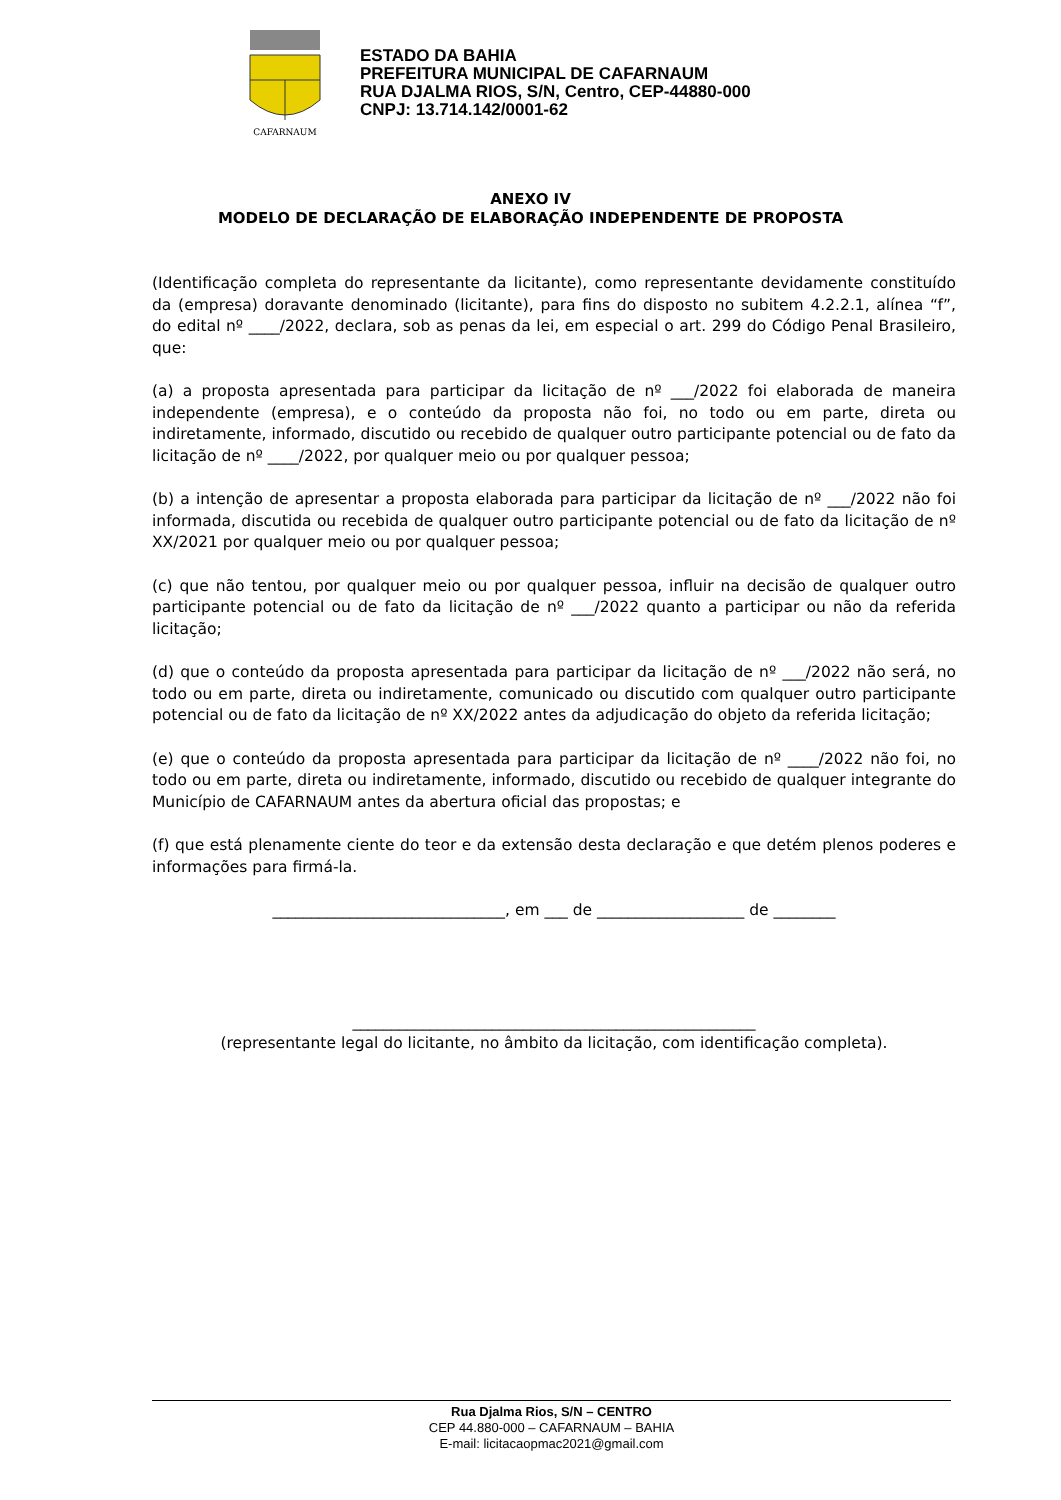CAFARNAUM
ESTADO DA BAHIA
PREFEITURA MUNICIPAL DE CAFARNAUM
RUA DJALMA RIOS, S/N, Centro, CEP-44880-000
CNPJ: 13.714.142/0001-62
ANEXO IV
MODELO DE DECLARAÇÃO DE ELABORAÇÃO INDEPENDENTE DE PROPOSTA
(Identificação completa do representante da licitante), como representante devidamente constituído da (empresa) doravante denominado (licitante), para fins do disposto no subitem 4.2.2.1, alínea “f”, do edital nº ____/2022, declara, sob as penas da lei, em especial o art. 299 do Código Penal Brasileiro, que:
(a) a proposta apresentada para participar da licitação de nº ___/2022 foi elaborada de maneira independente (empresa), e o conteúdo da proposta não foi, no todo ou em parte, direta ou indiretamente, informado, discutido ou recebido de qualquer outro participante potencial ou de fato da licitação de nº ____/2022, por qualquer meio ou por qualquer pessoa;
(b) a intenção de apresentar a proposta elaborada para participar da licitação de nº ___/2022 não foi informada, discutida ou recebida de qualquer outro participante potencial ou de fato da licitação de nº XX/2021 por qualquer meio ou por qualquer pessoa;
(c) que não tentou, por qualquer meio ou por qualquer pessoa, influir na decisão de qualquer outro participante potencial ou de fato da licitação de nº ___/2022 quanto a participar ou não da referida licitação;
(d) que o conteúdo da proposta apresentada para participar da licitação de nº ___/2022 não será, no todo ou em parte, direta ou indiretamente, comunicado ou discutido com qualquer outro participante potencial ou de fato da licitação de nº XX/2022 antes da adjudicação do objeto da referida licitação;
(e) que o conteúdo da proposta apresentada para participar da licitação de nº ____/2022 não foi, no todo ou em parte, direta ou indiretamente, informado, discutido ou recebido de qualquer integrante do Município de CAFARNAUM antes da abertura oficial das propostas; e
(f) que está plenamente ciente do teor e da extensão desta declaração e que detém plenos poderes e informações para firmá-la.
______________________________, em ___ de ___________________ de ________
____________________________________________________
(representante legal do licitante, no âmbito da licitação, com identificação completa).
Rua Djalma Rios, S/N – CENTRO
CEP 44.880-000 – CAFARNAUM – BAHIA
E-mail: licitacaopmac2021@gmail.com